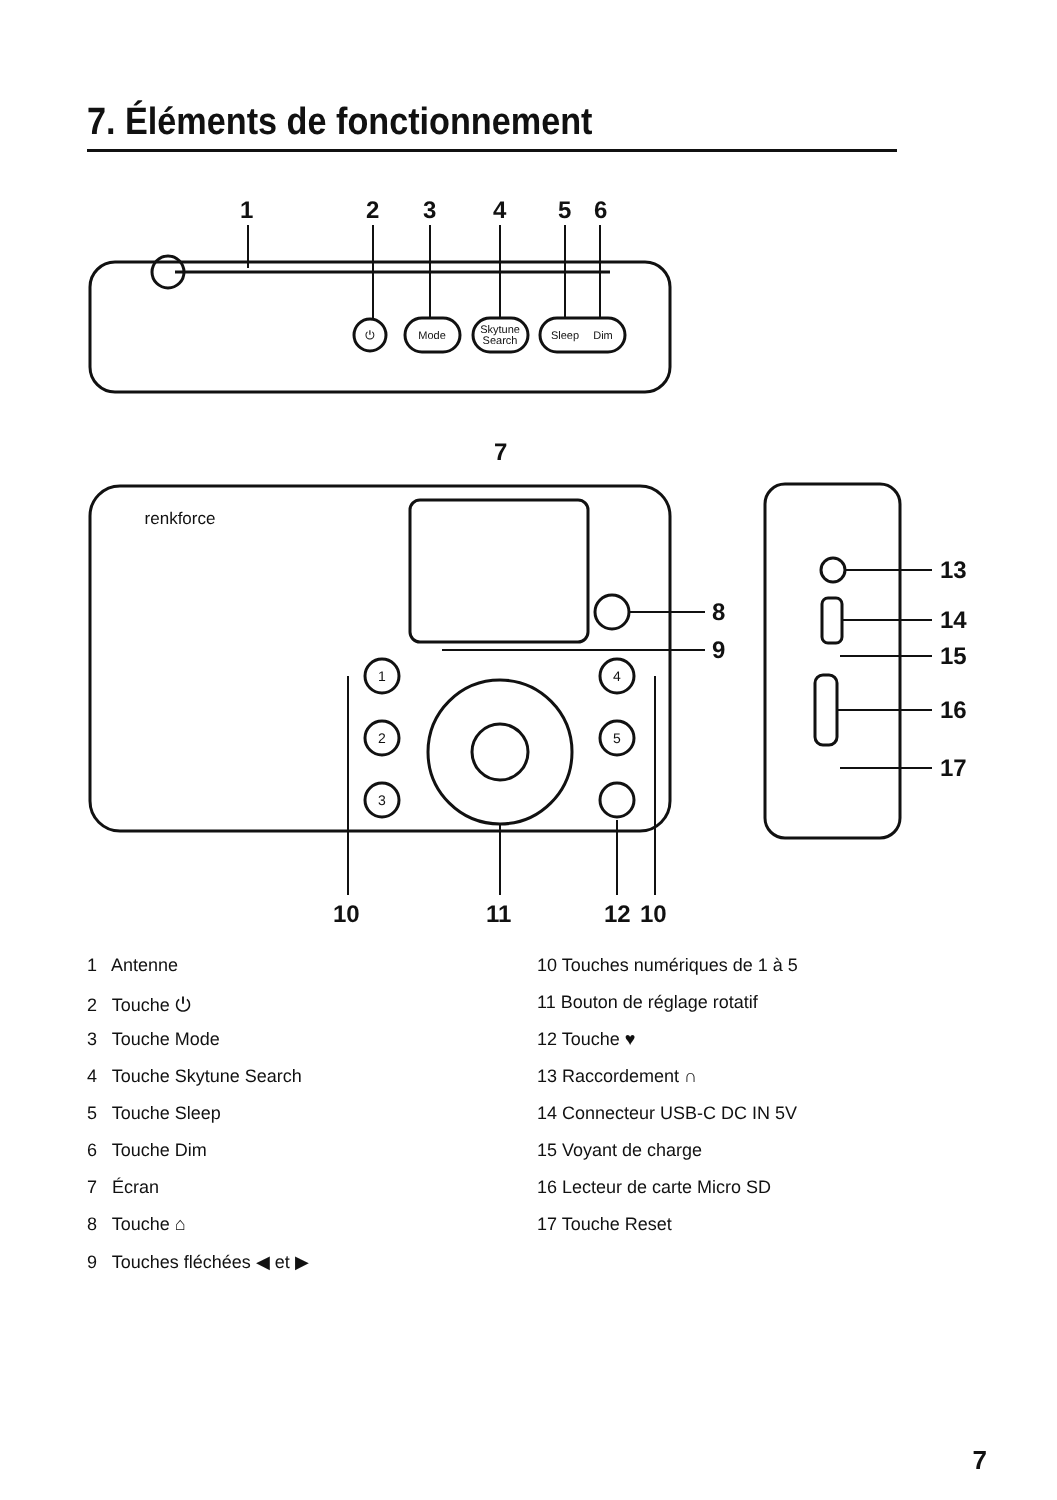7. Éléments de fonctionnement
1
2
3
4
5
6
7
8
9
13
14
15
16
17
10
11
12
10
⏻
Mode
Skytune
Search
Sleep
Dim
1
2
3
4
5
renkforce
1 Antenne
2 Touche ⏻
3 Touche Mode
4 Touche Skytune Search
5 Touche Sleep
6 Touche Dim
7 Écran
8 Touche ⌂
9 Touches fléchées ◀ et ▶
10 Touches numériques de 1 à 5
11 Bouton de réglage rotatif
12 Touche ♥
13 Raccordement ∩
14 Connecteur USB-C DC IN 5V
15 Voyant de charge
16 Lecteur de carte Micro SD
17 Touche Reset
7